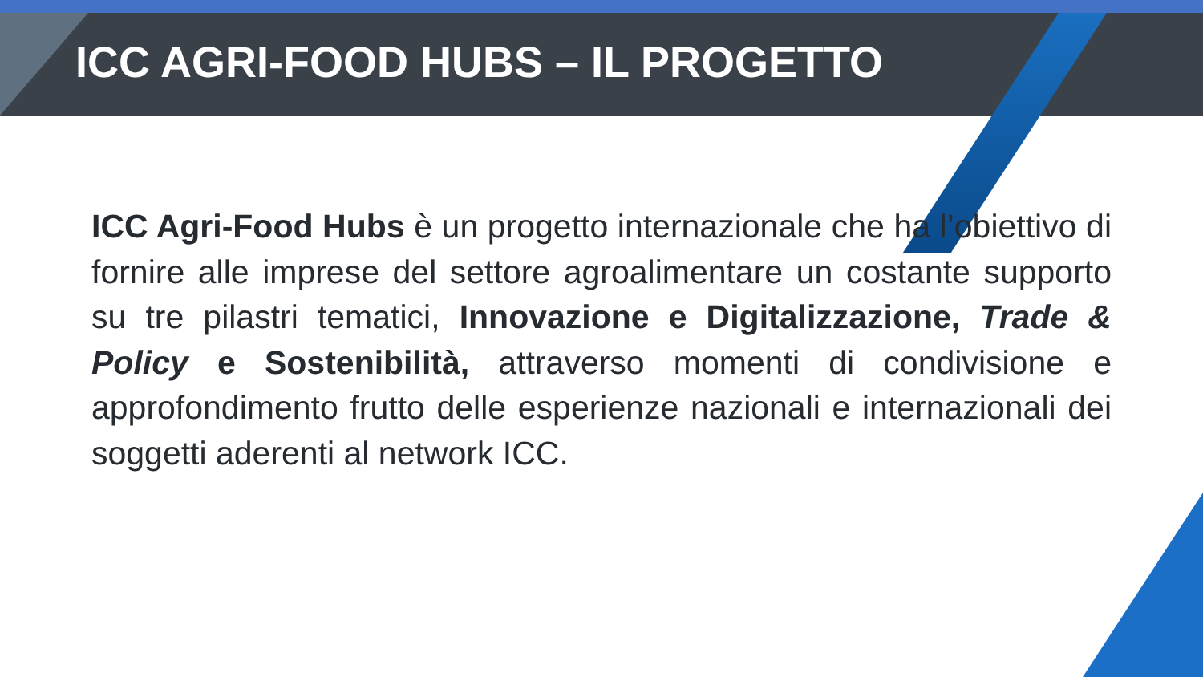ICC AGRI-FOOD HUBS – IL PROGETTO
ICC Agri-Food Hubs è un progetto internazionale che ha l’obiettivo di fornire alle imprese del settore agroalimentare un costante supporto su tre pilastri tematici, Innovazione e Digitalizzazione, Trade & Policy e Sostenibilità, attraverso momenti di condivisione e approfondimento frutto delle esperienze nazionali e internazionali dei soggetti aderenti al network ICC.